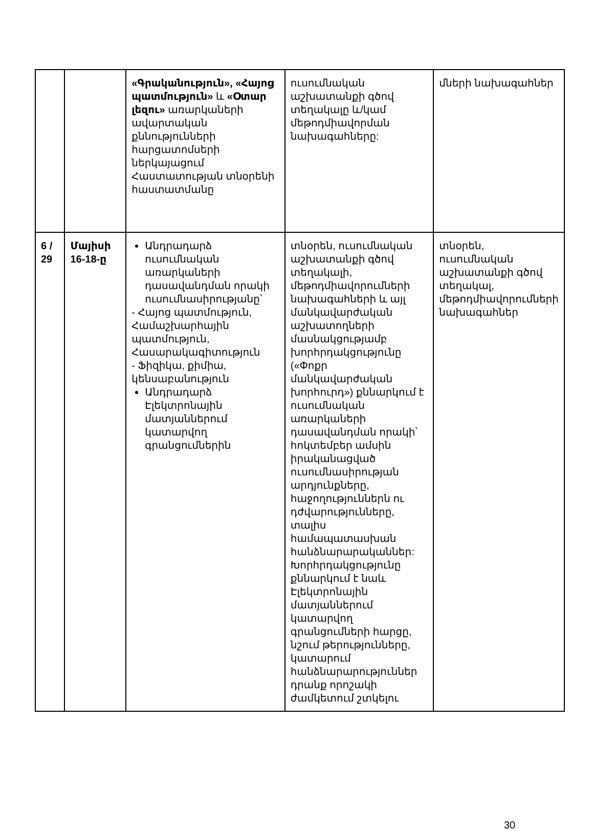| | | «Գրականություն», «Հայոց պատմություն» և «Օտար լեզու» առարկաների ավարտական քննությունների հարցատոմսերի ներկայացում Հաստատության տնօրենի հաստատմանը | ուսումնական աշխատանքի գծով տեղակալը և/կամ մեթոդմիավորման նախագահները: | մների նախագահներ |
| 6 / 29 | Մայիսի 16-18-ը | Անդրադարձ ուսումնական առարկաների դասավանդման որակի ուսումնասիրությանը՝ - Հայոց պատմություն, Համաշխարհային պատմություն, Հասարակագիտություն - Ֆիզիկա, քիմիա, կենսաբանություն Անդրադարձ Էլեկտրոնային մատյաններում կատարվող գրանցումներին | տնօրեն, ուսումնական աշխատանքի գծով տեղակալի, մեթոդմիավորումների նախագահների և այլ մանկավարժական աշխատողների մասնակցությամբ խորհրդակցությունը («Փոքր մանկավարժական խորհուրդ») քննարկում է ուսումնական առարկաների դասավանդման որակի՝ հոկտեմբեր ամսին իրականացված ուսումնասիրության արդյունքները, հաջողություններն ու դժվարությունները, տալիս համապատասխան հանձնարարականներ: Խորհրդակցությունը քննարկում է նաև Էլեկտրոնային մատյաններում կատարվող գրանցումների հարցը, նշում թերությունները, կատարում հանձնարարություններ դրանք որոշակի ժամկետում շտկելու | տնօրեն, ուսումնական աշխատանքի գծով տեղակալ, մեթոդմիավորումների նախագահներ |
30